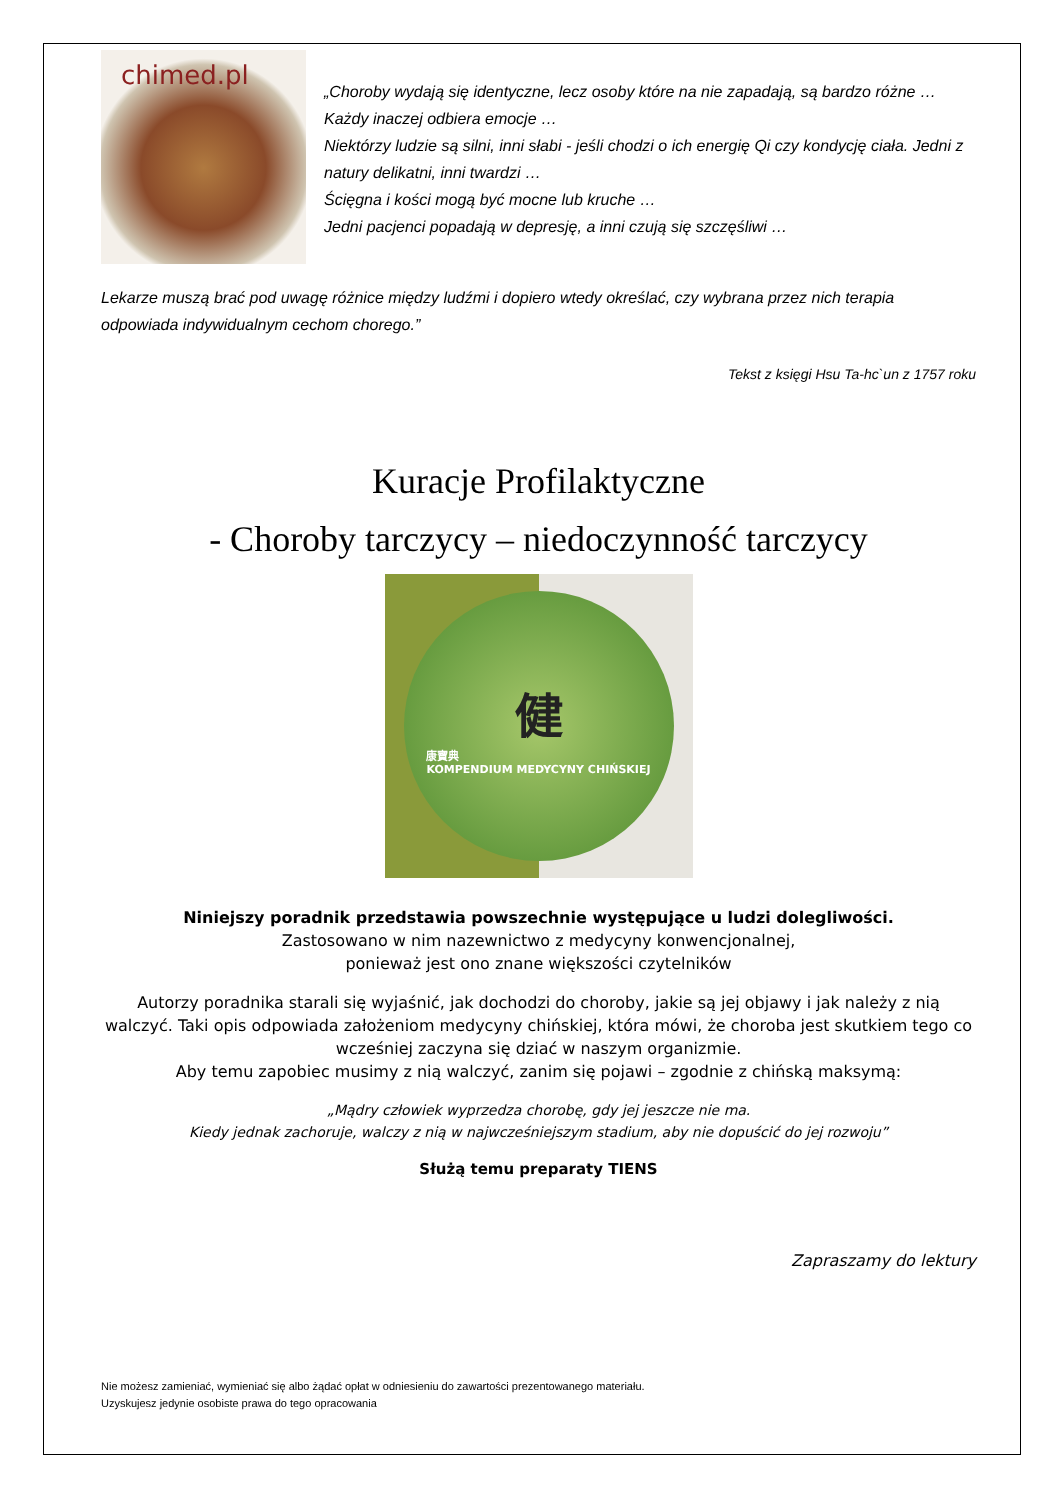chimed.pl
„Choroby wydają się identyczne, lecz osoby które na nie zapadają, są bardzo różne …
Każdy inaczej odbiera emocje …
Niektórzy ludzie są silni, inni słabi - jeśli chodzi o ich energię Qi czy kondycję ciała. Jedni z natury delikatni, inni twardzi …
Ścięgna i kości mogą być mocne lub kruche …
Jedni pacjenci popadają w depresję, a inni czują się szczęśliwi …
Lekarze muszą brać pod uwagę różnice między ludźmi i dopiero wtedy określać, czy wybrana przez nich terapia odpowiada indywidualnym cechom chorego.”
Tekst z księgi Hsu Ta-hc`un z 1757 roku
Kuracje Profilaktyczne
- Choroby tarczycy – niedoczynność tarczycy
健康寶典
KOMPENDIUM MEDYCYNY CHIŃSKIEJ
Niniejszy poradnik przedstawia powszechnie występujące u ludzi dolegliwości.
Zastosowano w nim nazewnictwo z medycyny konwencjonalnej,
ponieważ jest ono znane większości czytelników
Autorzy poradnika starali się wyjaśnić, jak dochodzi do choroby, jakie są jej objawy i jak należy z nią walczyć. Taki opis odpowiada założeniom medycyny chińskiej, która mówi, że choroba jest skutkiem tego co wcześniej zaczyna się dziać w naszym organizmie.
Aby temu zapobiec musimy z nią walczyć, zanim się pojawi – zgodnie z chińską maksymą:
„Mądry człowiek wyprzedza chorobę, gdy jej jeszcze nie ma.
Kiedy jednak zachoruje, walczy z nią w najwcześniejszym stadium, aby nie dopuścić do jej rozwoju”
Służą temu preparaty TIENS
Zapraszamy do lektury
Nie możesz zamieniać, wymieniać się albo żądać opłat w odniesieniu do zawartości prezentowanego materiału.
Uzyskujesz jedynie osobiste prawa do tego opracowania